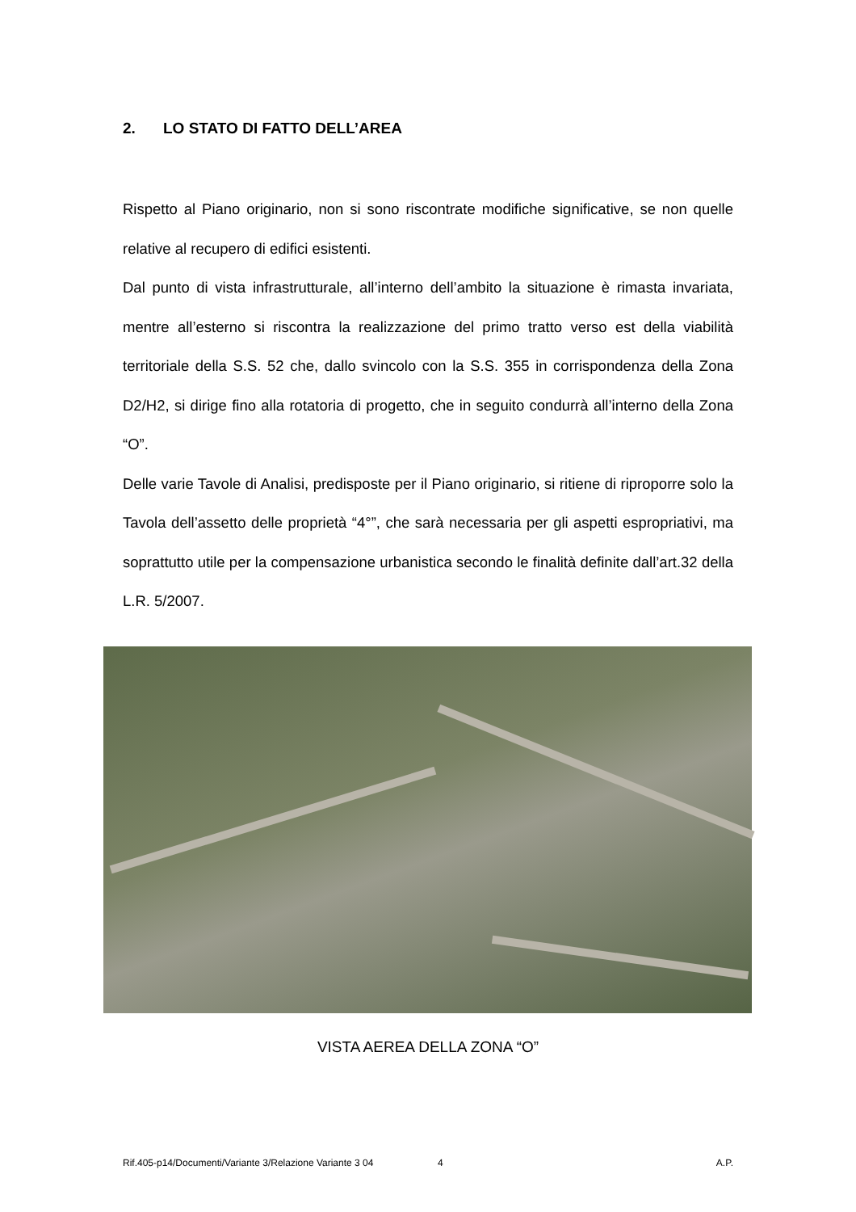2. LO STATO DI FATTO DELL’AREA
Rispetto al Piano originario, non si sono riscontrate modifiche significative, se non quelle relative al recupero di edifici esistenti.
Dal punto di vista infrastrutturale, all’interno dell’ambito la situazione è rimasta invariata, mentre all’esterno si riscontra la realizzazione del primo tratto verso est della viabilità territoriale della S.S. 52 che, dallo svincolo con la S.S. 355 in corrispondenza della Zona D2/H2, si dirige fino alla rotatoria di progetto, che in seguito condurrà all’interno della Zona “O”.
Delle varie Tavole di Analisi, predisposte per il Piano originario, si ritiene di riproporre solo la Tavola dell’assetto delle proprietà “4°”, che sarà necessaria per gli aspetti espropriativi, ma soprattutto utile per la compensazione urbanistica secondo le finalità definite dall’art.32 della L.R. 5/2007.
VISTA AEREA DELLA ZONA “O”
Rif.405-p14/Documenti/Variante 3/Relazione Variante 3 04 4 A.P.